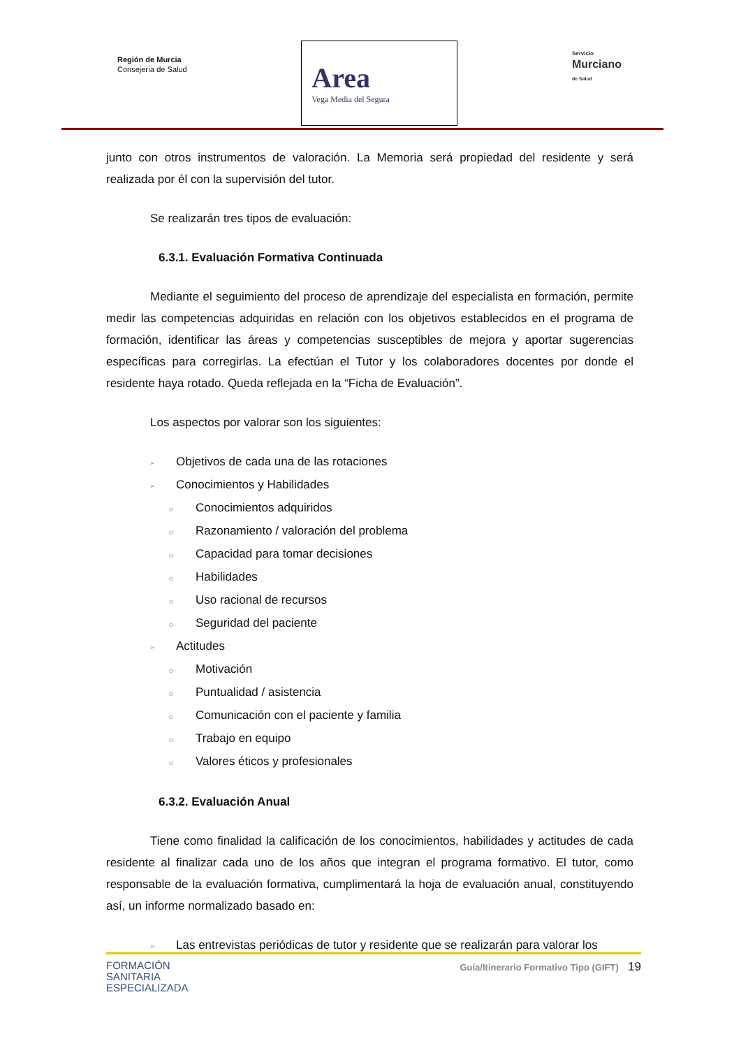Región de Murcia
Consejería de Salud
Area
Vega Media del Segura
Servicio
Murciano
de Salud
junto con otros instrumentos de valoración. La Memoria será propiedad del residente y será realizada por él con la supervisión del tutor.
Se realizarán tres tipos de evaluación:
6.3.1. Evaluación Formativa Continuada
Mediante el seguimiento del proceso de aprendizaje del especialista en formación, permite medir las competencias adquiridas en relación con los objetivos establecidos en el programa de formación, identificar las áreas y competencias susceptibles de mejora y aportar sugerencias específicas para corregirlas. La efectúan el Tutor y los colaboradores docentes por donde el residente haya rotado. Queda reflejada en la “Ficha de Evaluación”.
Los aspectos por valorar son los siguientes:
➢ Objetivos de cada una de las rotaciones
➢ Conocimientos y Habilidades
o Conocimientos adquiridos
o Razonamiento / valoración del problema
o Capacidad para tomar decisiones
o Habilidades
o Uso racional de recursos
o Seguridad del paciente
➢ Actitudes
o Motivación
o Puntualidad / asistencia
o Comunicación con el paciente y familia
o Trabajo en equipo
o Valores éticos y profesionales
6.3.2. Evaluación Anual
Tiene como finalidad la calificación de los conocimientos, habilidades y actitudes de cada residente al finalizar cada uno de los años que integran el programa formativo. El tutor, como responsable de la evaluación formativa, cumplimentará la hoja de evaluación anual, constituyendo así, un informe normalizado basado en:
➢ Las entrevistas periódicas de tutor y residente que se realizarán para valorar los
FORMACIÓN
SANITARIA
ESPECIALIZADA
Guía/Itinerario Formativo Tipo (GIFT) 19